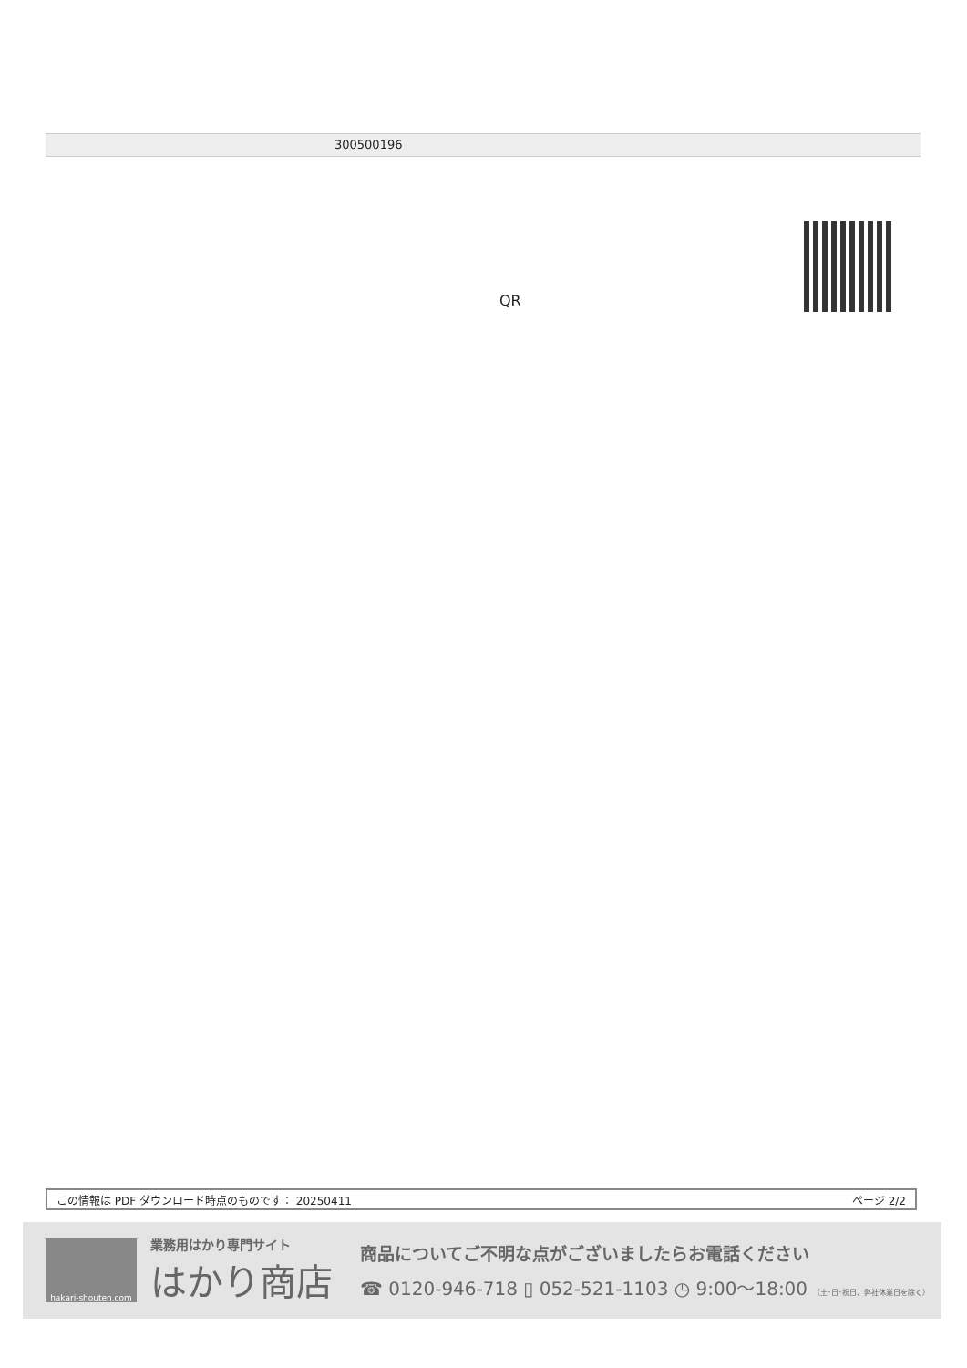300500196
QR
この情報は PDF ダウンロード時点のものです： 20250411 ページ 2/2
hakari-shouten.com
業務用はかり専門サイト
はかり商店
商品についてご不明な点がございましたらお電話ください
☎ 0120-946-718 ▯ 052-521-1103 ◷ 9:00〜18:00 （土･日･祝日、弊社休業日を除く）